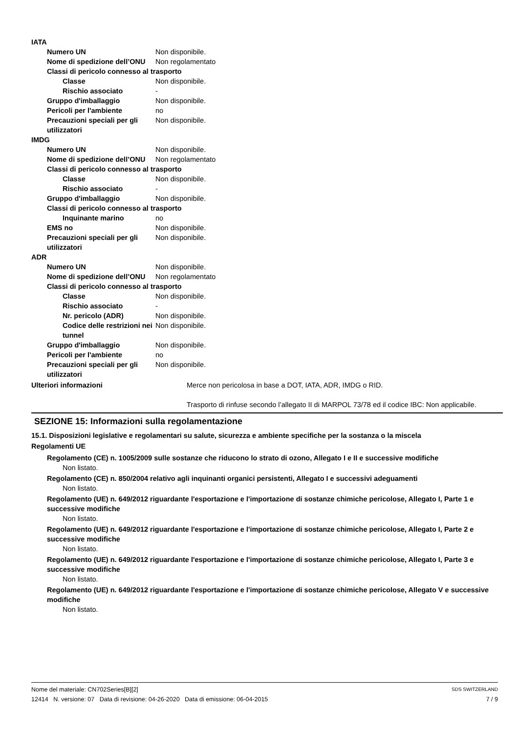IATA
Numero UN Non disponibile.
Nome di spedizione dell’ONU Non regolamentato
Classi di pericolo connesso al trasporto
Classe Non disponibile.
Rischio associato -
Gruppo d'imballaggio Non disponibile.
Pericoli per l'ambiente no
Precauzioni speciali per gli utilizzatori Non disponibile.
IMDG
Numero UN Non disponibile.
Nome di spedizione dell’ONU Non regolamentato
Classi di pericolo connesso al trasporto
Classe Non disponibile.
Rischio associato -
Gruppo d'imballaggio Non disponibile.
Classi di pericolo connesso al trasporto
Inquinante marino no
EMS no Non disponibile.
Precauzioni speciali per gli utilizzatori Non disponibile.
ADR
Numero UN Non disponibile.
Nome di spedizione dell’ONU Non regolamentato
Classi di pericolo connesso al trasporto
Classe Non disponibile.
Rischio associato -
Nr. pericolo (ADR) Non disponibile.
Codice delle restrizioni nei tunnel Non disponibile.
Gruppo d'imballaggio Non disponibile.
Pericoli per l'ambiente no
Precauzioni speciali per gli utilizzatori Non disponibile.
Ulteriori informazioni Merce non pericolosa in base a DOT, IATA, ADR, IMDG o RID.
Trasporto di rinfuse secondo l’allegato II di MARPOL 73/78 ed il codice IBC: Non applicabile.
SEZIONE 15: Informazioni sulla regolamentazione
15.1. Disposizioni legislative e regolamentari su salute, sicurezza e ambiente specifiche per la sostanza o la miscela
Regolamenti UE
Regolamento (CE) n. 1005/2009 sulle sostanze che riducono lo strato di ozono, Allegato I e II e successive modifiche
Non listato.
Regolamento (CE) n. 850/2004 relativo agli inquinanti organici persistenti, Allegato I e successivi adeguamenti
Non listato.
Regolamento (UE) n. 649/2012 riguardante l'esportazione e l'importazione di sostanze chimiche pericolose, Allegato I, Parte 1 e successive modifiche
Non listato.
Regolamento (UE) n. 649/2012 riguardante l'esportazione e l'importazione di sostanze chimiche pericolose, Allegato I, Parte 2 e successive modifiche
Non listato.
Regolamento (UE) n. 649/2012 riguardante l'esportazione e l'importazione di sostanze chimiche pericolose, Allegato I, Parte 3 e successive modifiche
Non listato.
Regolamento (UE) n. 649/2012 riguardante l'esportazione e l'importazione di sostanze chimiche pericolose, Allegato V e successive modifiche
Non listato.
Nome del materiale: CN702Series[B][2] SDS SWITZERLAND
12414 N. versione: 07 Data di revisione: 04-26-2020 Data di emissione: 06-04-2015 7 / 9